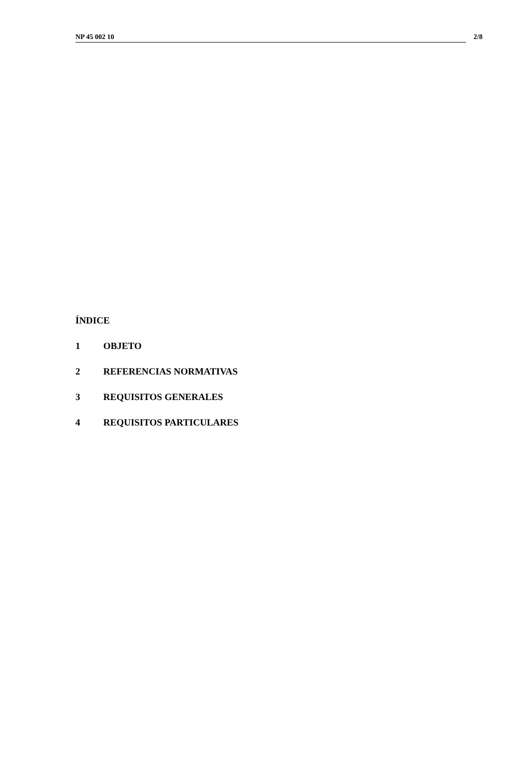NP 45 002 10 2/8
ÍNDICE
1 OBJETO
2 REFERENCIAS NORMATIVAS
3 REQUISITOS GENERALES
4 REQUISITOS PARTICULARES